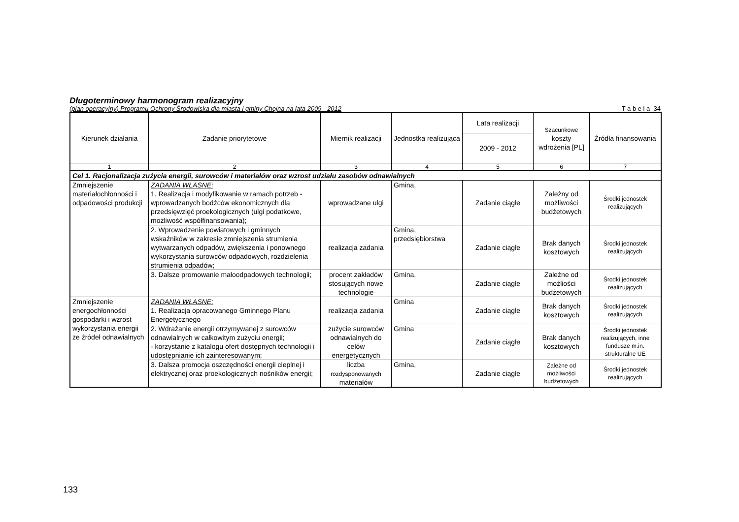Długoterminowy harmonogram realizacyjny
(plan operacyjny) Programu Ochrony Środowiska dla miasta i gminy Chojna na lata 2009 - 2012 T a b e l a 34
| Kierunek działania | Zadanie priorytetowe | Miernik realizacji | Jednostka realizująca | Lata realizacji | Szacunkowe koszty wdrożenia [PL] | Źródła finansowania |
| --- | --- | --- | --- | --- | --- | --- |
| | | | | 2009 - 2012 | | |
| 1 | 2 | 3 | 4 | 5 | 6 | 7 |
| Cel 1. Racjonalizacja zużycia energii, surowców i materiałów oraz wzrost udziału zasobów odnawialnych | | | | | | |
| Zmniejszenie materiałochłonności i odpadowości produkcji | ZADANIA WŁASNE: 1. Realizacja i modyfikowanie w ramach potrzeb -wprowadzanych bodźców ekonomicznych dla przedsięwzięć proekologicznych (ulgi podatkowe, możliwość współfinansowania); | wprowadzane ulgi | Gmina, | Zadanie ciągłe | Zależny od możliwości budżetowych | Środki jednostek realizujących |
| | 2. Wprowadzenie powiatowych i gminnych wskaźników w zakresie zmniejszenia strumienia wytwarzanych odpadów, zwiększenia i ponownego wykorzystania surowców odpadowych, rozdzielenia strumienia odpadów; | realizacja zadania | Gmina, przedsiębiorstwa | Zadanie ciągłe | Brak danych kosztowych | Środki jednostek realizujących |
| | 3. Dalsze promowanie małoodpadowych technologii; | procent zakładów stosujących nowe technologie | Gmina, | Zadanie ciągłe | Zależne od możliości budżetowych | Środki jednostek realizujących |
| Zmniejszenie energochłonności gospodarki i wzrost wykorzystania energii ze źródeł odnawialnych | ZADANIA WŁASNE: 1. Realizacja opracowanego Gminnego Planu Energetycznego | realizacja zadania | Gmina | Zadanie ciągłe | Brak danych kosztowych | Środki jednostek realizujących |
| | 2. Wdrażanie energii otrzymywanej z surowców odnawialnych w całkowitym zużyciu energii; - korzystanie z katalogu ofert dostępnych technologii i udostępnianie ich zainteresowanym; | zużycie surowców odnawialnych do celów energetycznych | Gmina | Zadanie ciągłe | Brak danych kosztowych | Środki jednostek realizujących, inne fundusze m.in. strukturalne UE |
| | 3. Dalsza promocja oszczędności energii cieplnej i elektrycznej oraz proekologicznych nośników energii; | liczba rozdysponowanych materiałów | Gmina, | Zadanie ciągłe | Zależne od możliwości budżetowych | Środki jednostek realizujących |
133